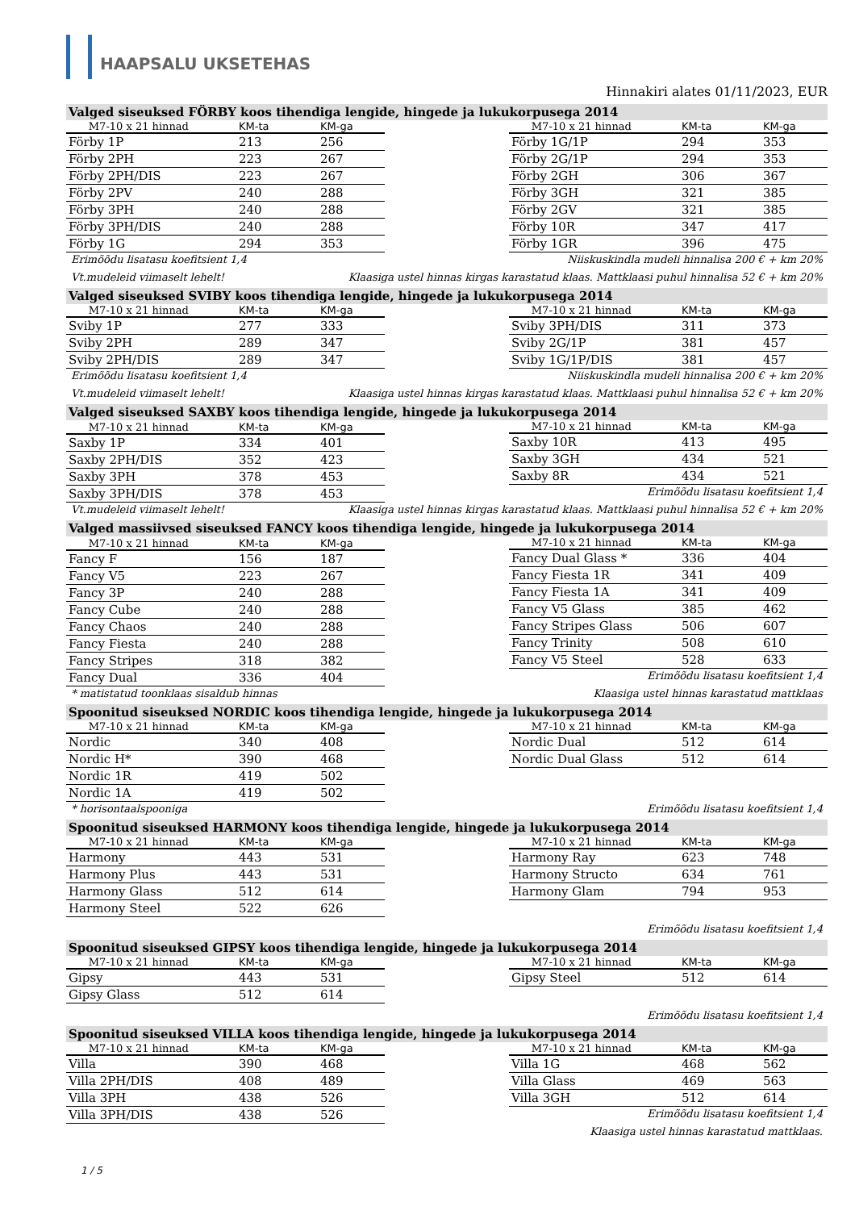HAAPSALU UKSETEHAS
Hinnakiri alates 01/11/2023, EUR
Valged siseuksed FÖRBY koos tihendiga lengide, hingede ja lukukorpusega 2014
| M7-10 x 21 hinnad | KM-ta | KM-ga |
| --- | --- | --- |
| Förby 1P | 213 | 256 |
| Förby 2PH | 223 | 267 |
| Förby 2PH/DIS | 223 | 267 |
| Förby 2PV | 240 | 288 |
| Förby 3PH | 240 | 288 |
| Förby 3PH/DIS | 240 | 288 |
| Förby 1G | 294 | 353 |
| M7-10 x 21 hinnad | KM-ta | KM-ga |
| --- | --- | --- |
| Förby 1G/1P | 294 | 353 |
| Förby 2G/1P | 294 | 353 |
| Förby 2GH | 306 | 367 |
| Förby 3GH | 321 | 385 |
| Förby 2GV | 321 | 385 |
| Förby 10R | 347 | 417 |
| Förby 1GR | 396 | 475 |
Erimõõdu lisatasu koefitsient 1,4 Niiskuskindla mudeli hinnalisa 200 € + km 20%
Vt.mudeleid viimaselt lehelt! Klaasiga ustel hinnas kirgas karastatud klaas. Mattklaasi puhul hinnalisa 52 € + km 20%
Valged siseuksed SVIBY koos tihendiga lengide, hingede ja lukukorpusega 2014
| M7-10 x 21 hinnad | KM-ta | KM-ga |
| --- | --- | --- |
| Sviby 1P | 277 | 333 |
| Sviby 2PH | 289 | 347 |
| Sviby 2PH/DIS | 289 | 347 |
| M7-10 x 21 hinnad | KM-ta | KM-ga |
| --- | --- | --- |
| Sviby 3PH/DIS | 311 | 373 |
| Sviby 2G/1P | 381 | 457 |
| Sviby 1G/1P/DIS | 381 | 457 |
Erimõõdu lisatasu koefitsient 1,4 Niiskuskindla mudeli hinnalisa 200 € + km 20%
Vt.mudeleid viimaselt lehelt! Klaasiga ustel hinnas kirgas karastatud klaas. Mattklaasi puhul hinnalisa 52 € + km 20%
Valged siseuksed SAXBY koos tihendiga lengide, hingede ja lukukorpusega 2014
| M7-10 x 21 hinnad | KM-ta | KM-ga |
| --- | --- | --- |
| Saxby 1P | 334 | 401 |
| Saxby 2PH/DIS | 352 | 423 |
| Saxby 3PH | 378 | 453 |
| Saxby 3PH/DIS | 378 | 453 |
| M7-10 x 21 hinnad | KM-ta | KM-ga |
| --- | --- | --- |
| Saxby 10R | 413 | 495 |
| Saxby 3GH | 434 | 521 |
| Saxby 8R | 434 | 521 |
Erimõõdu lisatasu koefitsient 1,4
Vt.mudeleid viimaselt lehelt! Klaasiga ustel hinnas kirgas karastatud klaas. Mattklaasi puhul hinnalisa 52 € + km 20%
Valged massiivsed siseuksed FANCY koos tihendiga lengide, hingede ja lukukorpusega 2014
| M7-10 x 21 hinnad | KM-ta | KM-ga |
| --- | --- | --- |
| Fancy F | 156 | 187 |
| Fancy V5 | 223 | 267 |
| Fancy 3P | 240 | 288 |
| Fancy Cube | 240 | 288 |
| Fancy Chaos | 240 | 288 |
| Fancy Fiesta | 240 | 288 |
| Fancy Stripes | 318 | 382 |
| Fancy Dual | 336 | 404 |
| M7-10 x 21 hinnad | KM-ta | KM-ga |
| --- | --- | --- |
| Fancy Dual Glass * | 336 | 404 |
| Fancy Fiesta 1R | 341 | 409 |
| Fancy Fiesta 1A | 341 | 409 |
| Fancy V5 Glass | 385 | 462 |
| Fancy Stripes Glass | 506 | 607 |
| Fancy Trinity | 508 | 610 |
| Fancy V5 Steel | 528 | 633 |
Erimõõdu lisatasu koefitsient 1,4
* matistatud toonklaas sisaldub hinnas Klaasiga ustel hinnas karastatud mattklaas
Spoonitud siseuksed NORDIC koos tihendiga lengide, hingede ja lukukorpusega 2014
| M7-10 x 21 hinnad | KM-ta | KM-ga |
| --- | --- | --- |
| Nordic | 340 | 408 |
| Nordic H* | 390 | 468 |
| Nordic 1R | 419 | 502 |
| Nordic 1A | 419 | 502 |
| M7-10 x 21 hinnad | KM-ta | KM-ga |
| --- | --- | --- |
| Nordic Dual | 512 | 614 |
| Nordic Dual Glass | 512 | 614 |
* horisontaalspooniga Erimõõdu lisatasu koefitsient 1,4
Spoonitud siseuksed HARMONY koos tihendiga lengide, hingede ja lukukorpusega 2014
| M7-10 x 21 hinnad | KM-ta | KM-ga |
| --- | --- | --- |
| Harmony | 443 | 531 |
| Harmony Plus | 443 | 531 |
| Harmony Glass | 512 | 614 |
| Harmony Steel | 522 | 626 |
| M7-10 x 21 hinnad | KM-ta | KM-ga |
| --- | --- | --- |
| Harmony Ray | 623 | 748 |
| Harmony Structo | 634 | 761 |
| Harmony Glam | 794 | 953 |
Erimõõdu lisatasu koefitsient 1,4
Spoonitud siseuksed GIPSY koos tihendiga lengide, hingede ja lukukorpusega 2014
| M7-10 x 21 hinnad | KM-ta | KM-ga |
| --- | --- | --- |
| Gipsy | 443 | 531 |
| Gipsy Glass | 512 | 614 |
| M7-10 x 21 hinnad | KM-ta | KM-ga |
| --- | --- | --- |
| Gipsy Steel | 512 | 614 |
Erimõõdu lisatasu koefitsient 1,4
Spoonitud siseuksed VILLA koos tihendiga lengide, hingede ja lukukorpusega 2014
| M7-10 x 21 hinnad | KM-ta | KM-ga |
| --- | --- | --- |
| Villa | 390 | 468 |
| Villa 2PH/DIS | 408 | 489 |
| Villa 3PH | 438 | 526 |
| Villa 3PH/DIS | 438 | 526 |
| M7-10 x 21 hinnad | KM-ta | KM-ga |
| --- | --- | --- |
| Villa 1G | 468 | 562 |
| Villa Glass | 469 | 563 |
| Villa 3GH | 512 | 614 |
Erimõõdu lisatasu koefitsient 1,4
Klaasiga ustel hinnas karastatud mattklaas.
1 / 5